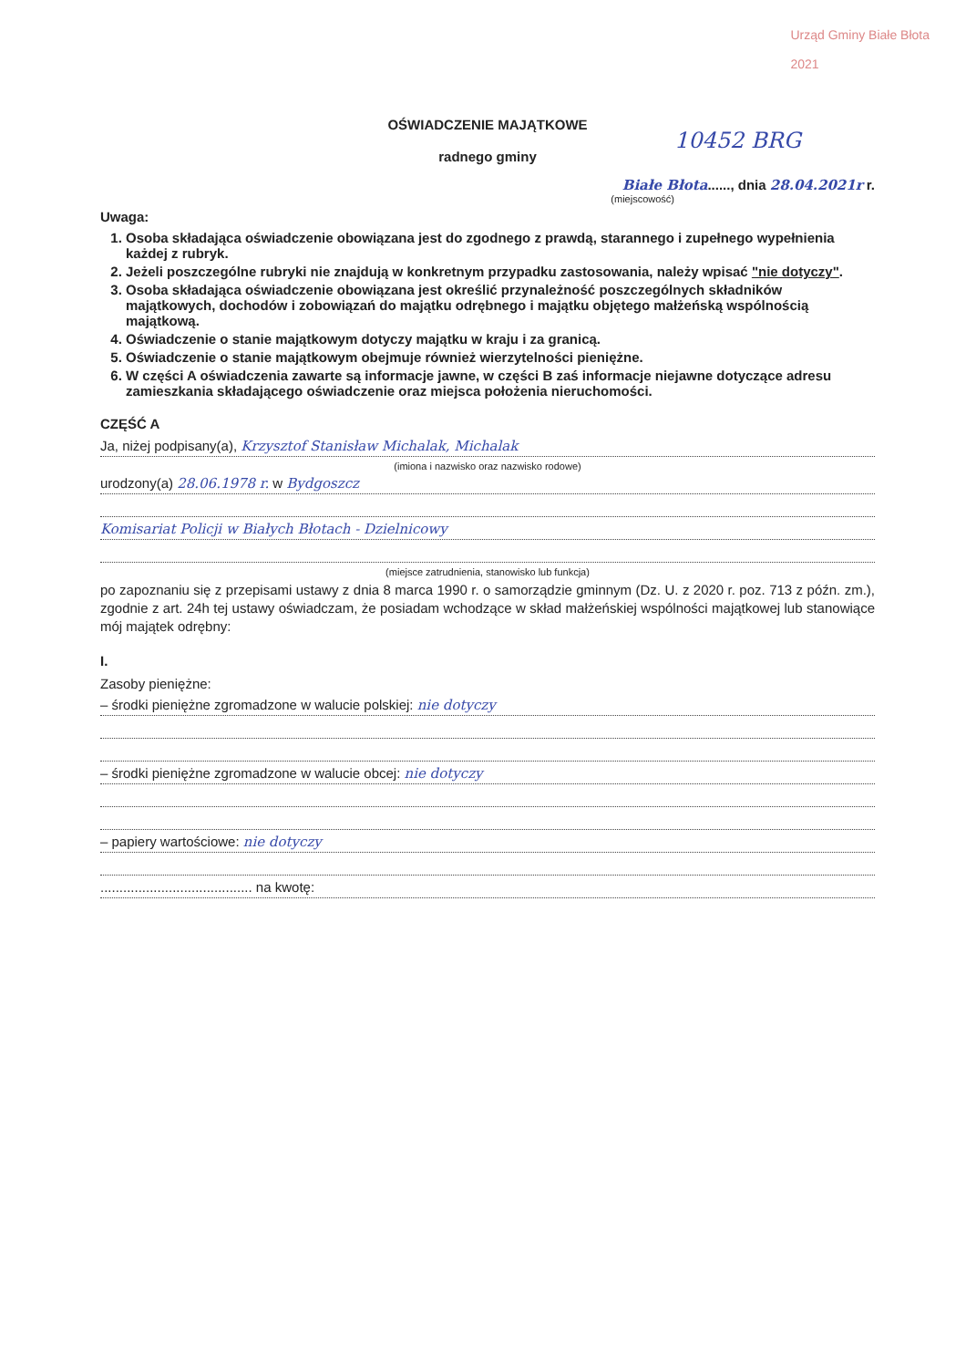Urząd Gminy Białe Błota
2021
10452 BRG
OŚWIADCZENIE MAJĄTKOWE
radnego gminy
Białe Błota......, dnia 28.04.2021r r.
(miejscowość)
Uwaga:
1. Osoba składająca oświadczenie obowiązana jest do zgodnego z prawdą, starannego i zupełnego wypełnienia każdej z rubryk.
2. Jeżeli poszczególne rubryki nie znajdują w konkretnym przypadku zastosowania, należy wpisać "nie dotyczy".
3. Osoba składająca oświadczenie obowiązana jest określić przynależność poszczególnych składników majątkowych, dochodów i zobowiązań do majątku odrębnego i majątku objętego małżeńską wspólnością majątkową.
4. Oświadczenie o stanie majątkowym dotyczy majątku w kraju i za granicą.
5. Oświadczenie o stanie majątkowym obejmuje również wierzytelności pieniężne.
6. W części A oświadczenia zawarte są informacje jawne, w części B zaś informacje niejawne dotyczące adresu zamieszkania składającego oświadczenie oraz miejsca położenia nieruchomości.
CZĘŚĆ A
Ja, niżej podpisany(a), Krzysztof Stanisław Michalak, Michalak
(imiona i nazwisko oraz nazwisko rodowe)
urodzony(a) 28.06.1978 r. w Bydgoszcz
Komisariat Policji w Białych Błotach - Dzielnicowy
(miejsce zatrudnienia, stanowisko lub funkcja)
po zapoznaniu się z przepisami ustawy z dnia 8 marca 1990 r. o samorządzie gminnym (Dz. U. z 2020 r. poz. 713 z późn. zm.), zgodnie z art. 24h tej ustawy oświadczam, że posiadam wchodzące w skład małżeńskiej wspólności majątkowej lub stanowiące mój majątek odrębny:
I.
Zasoby pieniężne:
– środki pieniężne zgromadzone w walucie polskiej: nie dotyczy
– środki pieniężne zgromadzone w walucie obcej: nie dotyczy
– papiery wartościowe: nie dotyczy
........................................ na kwotę: